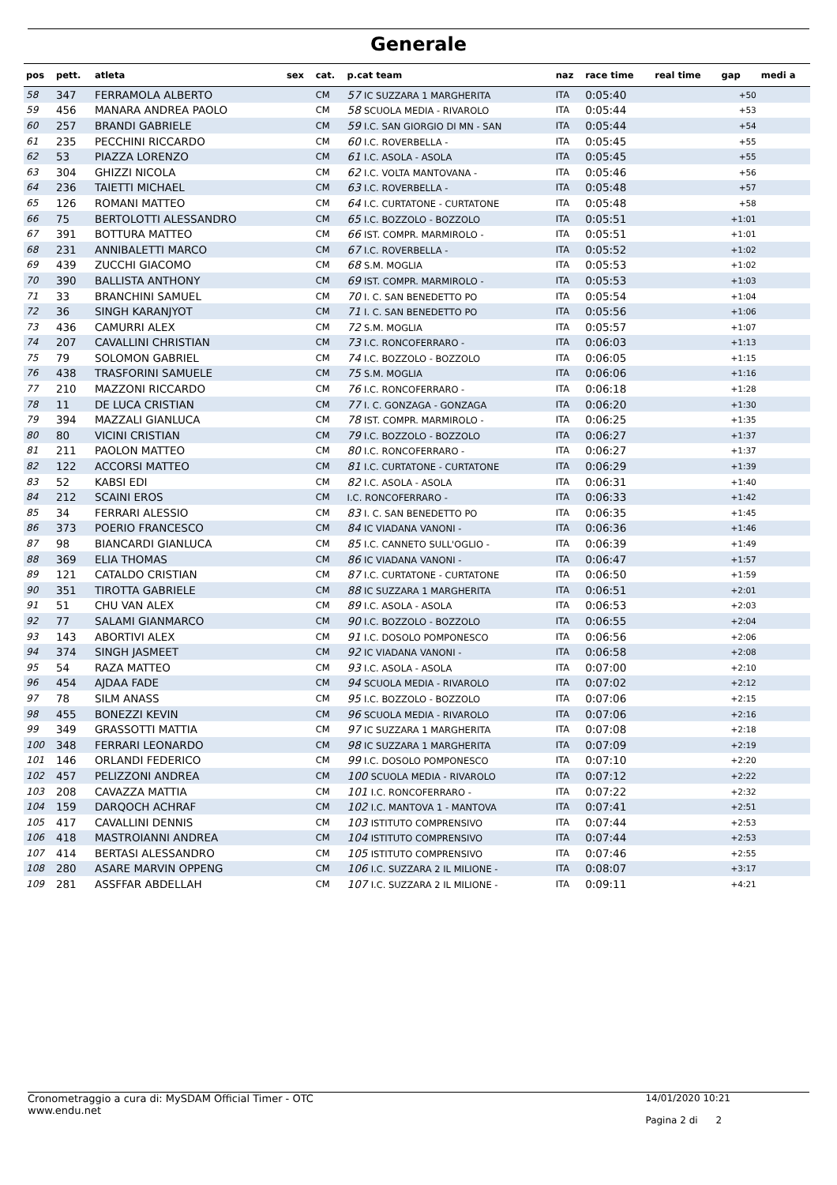Generale
| pos | pett. | atleta | sex | cat. | p.cat team | naz | race time | real time | gap | medi a |
| --- | --- | --- | --- | --- | --- | --- | --- | --- | --- | --- |
| 58 | 347 | FERRAMOLA ALBERTO | | CM | 57 IC SUZZARA 1 MARGHERITA | ITA | 0:05:40 | | +50 | |
| 59 | 456 | MANARA ANDREA PAOLO | | CM | 58 SCUOLA MEDIA - RIVAROLO | ITA | 0:05:44 | | +53 | |
| 60 | 257 | BRANDI GABRIELE | | CM | 59 I.C. SAN GIORGIO DI MN - SAN | ITA | 0:05:44 | | +54 | |
| 61 | 235 | PECCHINI RICCARDO | | CM | 60 I.C. ROVERBELLA - | ITA | 0:05:45 | | +55 | |
| 62 | 53 | PIAZZA LORENZO | | CM | 61 I.C. ASOLA - ASOLA | ITA | 0:05:45 | | +55 | |
| 63 | 304 | GHIZZI NICOLA | | CM | 62 I.C. VOLTA MANTOVANA - | ITA | 0:05:46 | | +56 | |
| 64 | 236 | TAIETTI MICHAEL | | CM | 63 I.C. ROVERBELLA - | ITA | 0:05:48 | | +57 | |
| 65 | 126 | ROMANI MATTEO | | CM | 64 I.C. CURTATONE - CURTATONE | ITA | 0:05:48 | | +58 | |
| 66 | 75 | BERTOLOTTI ALESSANDRO | | CM | 65 I.C. BOZZOLO - BOZZOLO | ITA | 0:05:51 | | +1:01 | |
| 67 | 391 | BOTTURA MATTEO | | CM | 66 IST. COMPR. MARMIROLO - | ITA | 0:05:51 | | +1:01 | |
| 68 | 231 | ANNIBALETTI MARCO | | CM | 67 I.C. ROVERBELLA - | ITA | 0:05:52 | | +1:02 | |
| 69 | 439 | ZUCCHI GIACOMO | | CM | 68 S.M. MOGLIA | ITA | 0:05:53 | | +1:02 | |
| 70 | 390 | BALLISTA ANTHONY | | CM | 69 IST. COMPR. MARMIROLO - | ITA | 0:05:53 | | +1:03 | |
| 71 | 33 | BRANCHINI SAMUEL | | CM | 70 I. C. SAN BENEDETTO PO | ITA | 0:05:54 | | +1:04 | |
| 72 | 36 | SINGH KARANJYOT | | CM | 71 I. C. SAN BENEDETTO PO | ITA | 0:05:56 | | +1:06 | |
| 73 | 436 | CAMURRI ALEX | | CM | 72 S.M. MOGLIA | ITA | 0:05:57 | | +1:07 | |
| 74 | 207 | CAVALLINI CHRISTIAN | | CM | 73 I.C. RONCOFERRARO - | ITA | 0:06:03 | | +1:13 | |
| 75 | 79 | SOLOMON GABRIEL | | CM | 74 I.C. BOZZOLO - BOZZOLO | ITA | 0:06:05 | | +1:15 | |
| 76 | 438 | TRASFORINI SAMUELE | | CM | 75 S.M. MOGLIA | ITA | 0:06:06 | | +1:16 | |
| 77 | 210 | MAZZONI RICCARDO | | CM | 76 I.C. RONCOFERRARO - | ITA | 0:06:18 | | +1:28 | |
| 78 | 11 | DE LUCA CRISTIAN | | CM | 77 I. C. GONZAGA - GONZAGA | ITA | 0:06:20 | | +1:30 | |
| 79 | 394 | MAZZALI GIANLUCA | | CM | 78 IST. COMPR. MARMIROLO - | ITA | 0:06:25 | | +1:35 | |
| 80 | 80 | VICINI CRISTIAN | | CM | 79 I.C. BOZZOLO - BOZZOLO | ITA | 0:06:27 | | +1:37 | |
| 81 | 211 | PAOLON MATTEO | | CM | 80 I.C. RONCOFERRARO - | ITA | 0:06:27 | | +1:37 | |
| 82 | 122 | ACCORSI MATTEO | | CM | 81 I.C. CURTATONE - CURTATONE | ITA | 0:06:29 | | +1:39 | |
| 83 | 52 | KABSI EDI | | CM | 82 I.C. ASOLA - ASOLA | ITA | 0:06:31 | | +1:40 | |
| 84 | 212 | SCAINI EROS | | CM | I.C. RONCOFERRARO - | ITA | 0:06:33 | | +1:42 | |
| 85 | 34 | FERRARI ALESSIO | | CM | 83 I. C. SAN BENEDETTO PO | ITA | 0:06:35 | | +1:45 | |
| 86 | 373 | POERIO FRANCESCO | | CM | 84 IC VIADANA VANONI - | ITA | 0:06:36 | | +1:46 | |
| 87 | 98 | BIANCARDI GIANLUCA | | CM | 85 I.C. CANNETO SULL'OGLIO - | ITA | 0:06:39 | | +1:49 | |
| 88 | 369 | ELIA THOMAS | | CM | 86 IC VIADANA VANONI - | ITA | 0:06:47 | | +1:57 | |
| 89 | 121 | CATALDO CRISTIAN | | CM | 87 I.C. CURTATONE - CURTATONE | ITA | 0:06:50 | | +1:59 | |
| 90 | 351 | TIROTTA GABRIELE | | CM | 88 IC SUZZARA 1 MARGHERITA | ITA | 0:06:51 | | +2:01 | |
| 91 | 51 | CHU VAN ALEX | | CM | 89 I.C. ASOLA - ASOLA | ITA | 0:06:53 | | +2:03 | |
| 92 | 77 | SALAMI GIANMARCO | | CM | 90 I.C. BOZZOLO - BOZZOLO | ITA | 0:06:55 | | +2:04 | |
| 93 | 143 | ABORTIVI ALEX | | CM | 91 I.C. DOSOLO POMPONESCO | ITA | 0:06:56 | | +2:06 | |
| 94 | 374 | SINGH JASMEET | | CM | 92 IC VIADANA VANONI - | ITA | 0:06:58 | | +2:08 | |
| 95 | 54 | RAZA MATTEO | | CM | 93 I.C. ASOLA - ASOLA | ITA | 0:07:00 | | +2:10 | |
| 96 | 454 | AJDAA FADE | | CM | 94 SCUOLA MEDIA - RIVAROLO | ITA | 0:07:02 | | +2:12 | |
| 97 | 78 | SILM ANASS | | CM | 95 I.C. BOZZOLO - BOZZOLO | ITA | 0:07:06 | | +2:15 | |
| 98 | 455 | BONEZZI KEVIN | | CM | 96 SCUOLA MEDIA - RIVAROLO | ITA | 0:07:06 | | +2:16 | |
| 99 | 349 | GRASSOTTI MATTIA | | CM | 97 IC SUZZARA 1 MARGHERITA | ITA | 0:07:08 | | +2:18 | |
| 100 | 348 | FERRARI LEONARDO | | CM | 98 IC SUZZARA 1 MARGHERITA | ITA | 0:07:09 | | +2:19 | |
| 101 | 146 | ORLANDI FEDERICO | | CM | 99 I.C. DOSOLO POMPONESCO | ITA | 0:07:10 | | +2:20 | |
| 102 | 457 | PELIZZONI ANDREA | | CM | 100 SCUOLA MEDIA - RIVAROLO | ITA | 0:07:12 | | +2:22 | |
| 103 | 208 | CAVAZZA MATTIA | | CM | 101 I.C. RONCOFERRARO - | ITA | 0:07:22 | | +2:32 | |
| 104 | 159 | DARQOCH ACHRAF | | CM | 102 I.C. MANTOVA 1 - MANTOVA | ITA | 0:07:41 | | +2:51 | |
| 105 | 417 | CAVALLINI DENNIS | | CM | 103 ISTITUTO COMPRENSIVO | ITA | 0:07:44 | | +2:53 | |
| 106 | 418 | MASTROIANNI ANDREA | | CM | 104 ISTITUTO COMPRENSIVO | ITA | 0:07:44 | | +2:53 | |
| 107 | 414 | BERTASI ALESSANDRO | | CM | 105 ISTITUTO COMPRENSIVO | ITA | 0:07:46 | | +2:55 | |
| 108 | 280 | ASARE MARVIN OPPENG | | CM | 106 I.C. SUZZARA 2 IL MILIONE - | ITA | 0:08:07 | | +3:17 | |
| 109 | 281 | ASSFFAR ABDELLAH | | CM | 107 I.C. SUZZARA 2 IL MILIONE - | ITA | 0:09:11 | | +4:21 | |
Cronometraggio a cura di: MySDAM Official Timer - OTC
www.endu.net
14/01/2020 10:21
Pagina 2 di 2